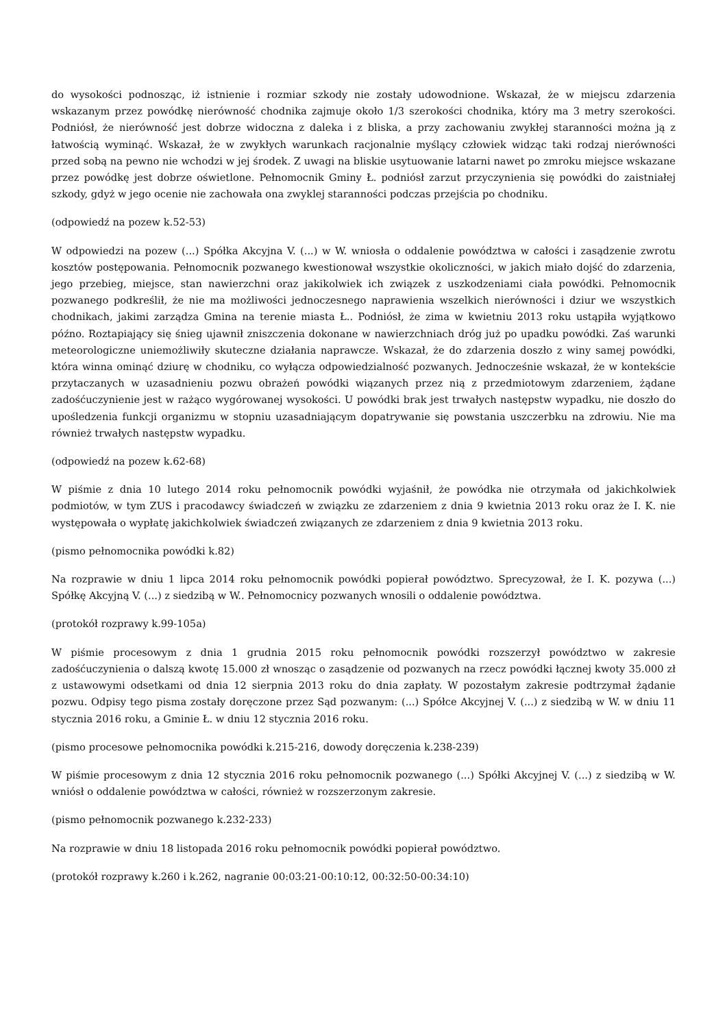do wysokości podnosząc, iż istnienie i rozmiar szkody nie zostały udowodnione. Wskazał, że w miejscu zdarzenia wskazanym przez powódkę nierówność chodnika zajmuje około 1/3 szerokości chodnika, który ma 3 metry szerokości. Podniósł, że nierówność jest dobrze widoczna z daleka i z bliska, a przy zachowaniu zwykłej staranności można ją z łatwością wyminąć. Wskazał, że w zwykłych warunkach racjonalnie myślący człowiek widząc taki rodzaj nierówności przed sobą na pewno nie wchodzi w jej środek. Z uwagi na bliskie usytuowanie latarni nawet po zmroku miejsce wskazane przez powódkę jest dobrze oświetlone. Pełnomocnik Gminy Ł. podniósł zarzut przyczynienia się powódki do zaistniałej szkody, gdyż w jego ocenie nie zachowała ona zwyklej staranności podczas przejścia po chodniku.
(odpowiedź na pozew k.52-53)
W odpowiedzi na pozew (...) Spółka Akcyjna V. (...) w W. wniosła o oddalenie powództwa w całości i zasądzenie zwrotu kosztów postępowania. Pełnomocnik pozwanego kwestionował wszystkie okoliczności, w jakich miało dojść do zdarzenia, jego przebieg, miejsce, stan nawierzchni oraz jakikolwiek ich związek z uszkodzeniami ciała powódki. Pełnomocnik pozwanego podkreślił, że nie ma możliwości jednoczesnego naprawienia wszelkich nierówności i dziur we wszystkich chodnikach, jakimi zarządza Gmina na terenie miasta Ł.. Podniósł, że zima w kwietniu 2013 roku ustąpiła wyjątkowo późno. Roztapiający się śnieg ujawnił zniszczenia dokonane w nawierzchniach dróg już po upadku powódki. Zaś warunki meteorologiczne uniemożliwiły skuteczne działania naprawcze. Wskazał, że do zdarzenia doszło z winy samej powódki, która winna ominąć dziurę w chodniku, co wyłącza odpowiedzialność pozwanych. Jednocześnie wskazał, że w kontekście przytaczanych w uzasadnieniu pozwu obrażeń powódki wiązanych przez nią z przedmiotowym zdarzeniem, żądane zadośćuczynienie jest w rażąco wygórowanej wysokości. U powódki brak jest trwałych następstw wypadku, nie doszło do upośledzenia funkcji organizmu w stopniu uzasadniającym dopatrywanie się powstania uszczerbku na zdrowiu. Nie ma również trwałych następstw wypadku.
(odpowiedź na pozew k.62-68)
W piśmie z dnia 10 lutego 2014 roku pełnomocnik powódki wyjaśnił, że powódka nie otrzymała od jakichkolwiek podmiotów, w tym ZUS i pracodawcy świadczeń w związku ze zdarzeniem z dnia 9 kwietnia 2013 roku oraz że I. K. nie występowała o wypłatę jakichkolwiek świadczeń związanych ze zdarzeniem z dnia 9 kwietnia 2013 roku.
(pismo pełnomocnika powódki k.82)
Na rozprawie w dniu 1 lipca 2014 roku pełnomocnik powódki popierał powództwo. Sprecyzował, że I. K. pozywa (...) Spółkę Akcyjną V. (...) z siedzibą w W.. Pełnomocnicy pozwanych wnosili o oddalenie powództwa.
(protokół rozprawy k.99-105a)
W piśmie procesowym z dnia 1 grudnia 2015 roku pełnomocnik powódki rozszerzył powództwo w zakresie zadośćuczynienia o dalszą kwotę 15.000 zł wnosząc o zasądzenie od pozwanych na rzecz powódki łącznej kwoty 35.000 zł z ustawowymi odsetkami od dnia 12 sierpnia 2013 roku do dnia zapłaty. W pozostałym zakresie podtrzymał żądanie pozwu. Odpisy tego pisma zostały doręczone przez Sąd pozwanym: (...) Spółce Akcyjnej V. (...) z siedzibą w W. w dniu 11 stycznia 2016 roku, a Gminie Ł. w dniu 12 stycznia 2016 roku.
(pismo procesowe pełnomocnika powódki k.215-216, dowody doręczenia k.238-239)
W piśmie procesowym z dnia 12 stycznia 2016 roku pełnomocnik pozwanego (...) Spółki Akcyjnej V. (...) z siedzibą w W. wniósł o oddalenie powództwa w całości, również w rozszerzonym zakresie.
(pismo pełnomocnik pozwanego k.232-233)
Na rozprawie w dniu 18 listopada 2016 roku pełnomocnik powódki popierał powództwo.
(protokół rozprawy k.260 i k.262, nagranie 00:03:21-00:10:12, 00:32:50-00:34:10)